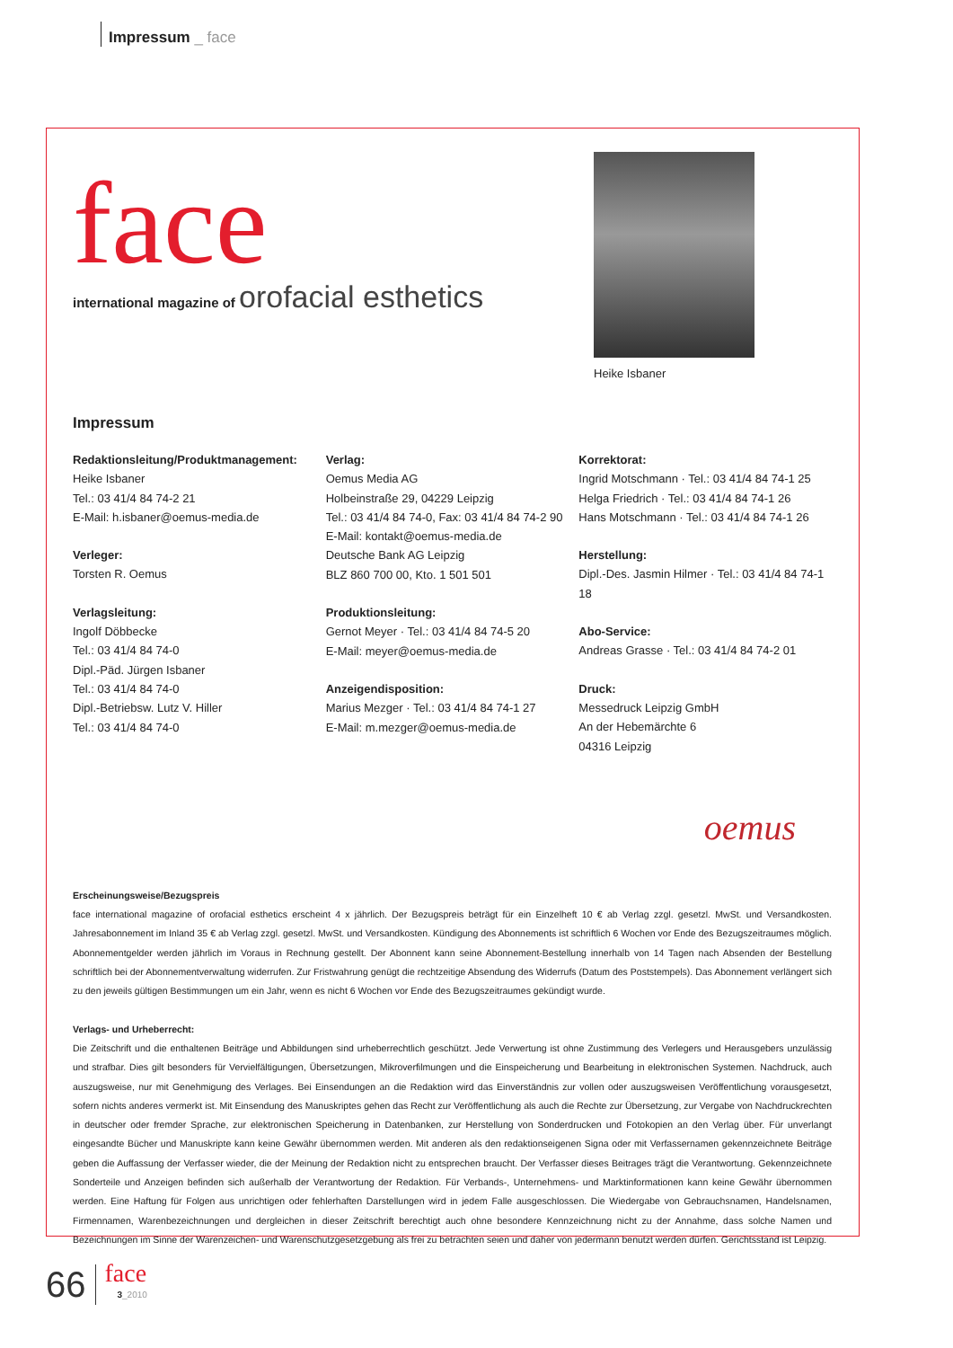Impressum _ face
face
international magazine of orofacial esthetics
Heike Isbaner
Impressum
Redaktionsleitung/Produktmanagement:
Heike Isbaner
Tel.: 03 41/4 84 74-2 21
E-Mail: h.isbaner@oemus-media.de
Verleger:
Torsten R. Oemus
Verlagsleitung:
Ingolf Döbbecke
Tel.: 03 41/4 84 74-0
Dipl.-Päd. Jürgen Isbaner
Tel.: 03 41/4 84 74-0
Dipl.-Betriebsw. Lutz V. Hiller
Tel.: 03 41/4 84 74-0
Verlag:
Oemus Media AG
Holbeinstraße 29, 04229 Leipzig
Tel.: 03 41/4 84 74-0, Fax: 03 41/4 84 74-2 90
E-Mail: kontakt@oemus-media.de
Deutsche Bank AG Leipzig
BLZ 860 700 00, Kto. 1 501 501
Produktionsleitung:
Gernot Meyer · Tel.: 03 41/4 84 74-5 20
E-Mail: meyer@oemus-media.de
Anzeigendisposition:
Marius Mezger · Tel.: 03 41/4 84 74-1 27
E-Mail: m.mezger@oemus-media.de
Korrektorat:
Ingrid Motschmann · Tel.: 03 41/4 84 74-1 25
Helga Friedrich · Tel.: 03 41/4 84 74-1 26
Hans Motschmann · Tel.: 03 41/4 84 74-1 26
Herstellung:
Dipl.-Des. Jasmin Hilmer · Tel.: 03 41/4 84 74-1 18
Abo-Service:
Andreas Grasse · Tel.: 03 41/4 84 74-2 01
Druck:
Messedruck Leipzig GmbH
An der Hebemärchte 6
04316 Leipzig
oemus
Erscheinungsweise/Bezugspreis
face international magazine of orofacial esthetics erscheint 4 x jährlich. Der Bezugspreis beträgt für ein Einzelheft 10 € ab Verlag zzgl. gesetzl. MwSt. und Versandkosten. Jahresabonnement im Inland 35 € ab Verlag zzgl. gesetzl. MwSt. und Versandkosten. Kündigung des Abonnements ist schriftlich 6 Wochen vor Ende des Bezugszeitraumes möglich. Abonnementgelder werden jährlich im Voraus in Rechnung gestellt. Der Abonnent kann seine Abonnement-Bestellung innerhalb von 14 Tagen nach Absenden der Bestellung schriftlich bei der Abonnementverwaltung widerrufen. Zur Fristwahrung genügt die rechtzeitige Absendung des Widerrufs (Datum des Poststempels). Das Abonnement verlängert sich zu den jeweils gültigen Bestimmungen um ein Jahr, wenn es nicht 6 Wochen vor Ende des Bezugszeitraumes gekündigt wurde.
Verlags- und Urheberrecht:
Die Zeitschrift und die enthaltenen Beiträge und Abbildungen sind urheberrechtlich geschützt. Jede Verwertung ist ohne Zustimmung des Verlegers und Herausgebers unzulässig und strafbar. Dies gilt besonders für Vervielfältigungen, Übersetzungen, Mikroverfilmungen und die Einspeicherung und Bearbeitung in elektronischen Systemen. Nachdruck, auch auszugsweise, nur mit Genehmigung des Verlages. Bei Einsendungen an die Redaktion wird das Einverständnis zur vollen oder auszugsweisen Veröffentlichung vorausgesetzt, sofern nichts anderes vermerkt ist. Mit Einsendung des Manuskriptes gehen das Recht zur Veröffentlichung als auch die Rechte zur Übersetzung, zur Vergabe von Nachdruckrechten in deutscher oder fremder Sprache, zur elektronischen Speicherung in Datenbanken, zur Herstellung von Sonderdrucken und Fotokopien an den Verlag über. Für unverlangt eingesandte Bücher und Manuskripte kann keine Gewähr übernommen werden. Mit anderen als den redaktionseigenen Signa oder mit Verfassernamen gekennzeichnete Beiträge geben die Auffassung der Verfasser wieder, die der Meinung der Redaktion nicht zu entsprechen braucht. Der Verfasser dieses Beitrages trägt die Verantwortung. Gekennzeichnete Sonderteile und Anzeigen befinden sich außerhalb der Verantwortung der Redaktion. Für Verbands-, Unternehmens- und Marktinformationen kann keine Gewähr übernommen werden. Eine Haftung für Folgen aus unrichtigen oder fehlerhaften Darstellungen wird in jedem Falle ausgeschlossen. Die Wiedergabe von Gebrauchsnamen, Handelsnamen, Firmennamen, Warenbezeichnungen und dergleichen in dieser Zeitschrift berechtigt auch ohne besondere Kennzeichnung nicht zu der Annahme, dass solche Namen und Bezeichnungen im Sinne der Warenzeichen- und Warenschutzgesetzgebung als frei zu betrachten seien und daher von jedermann benutzt werden dürfen. Gerichtsstand ist Leipzig.
66
face
3_2010